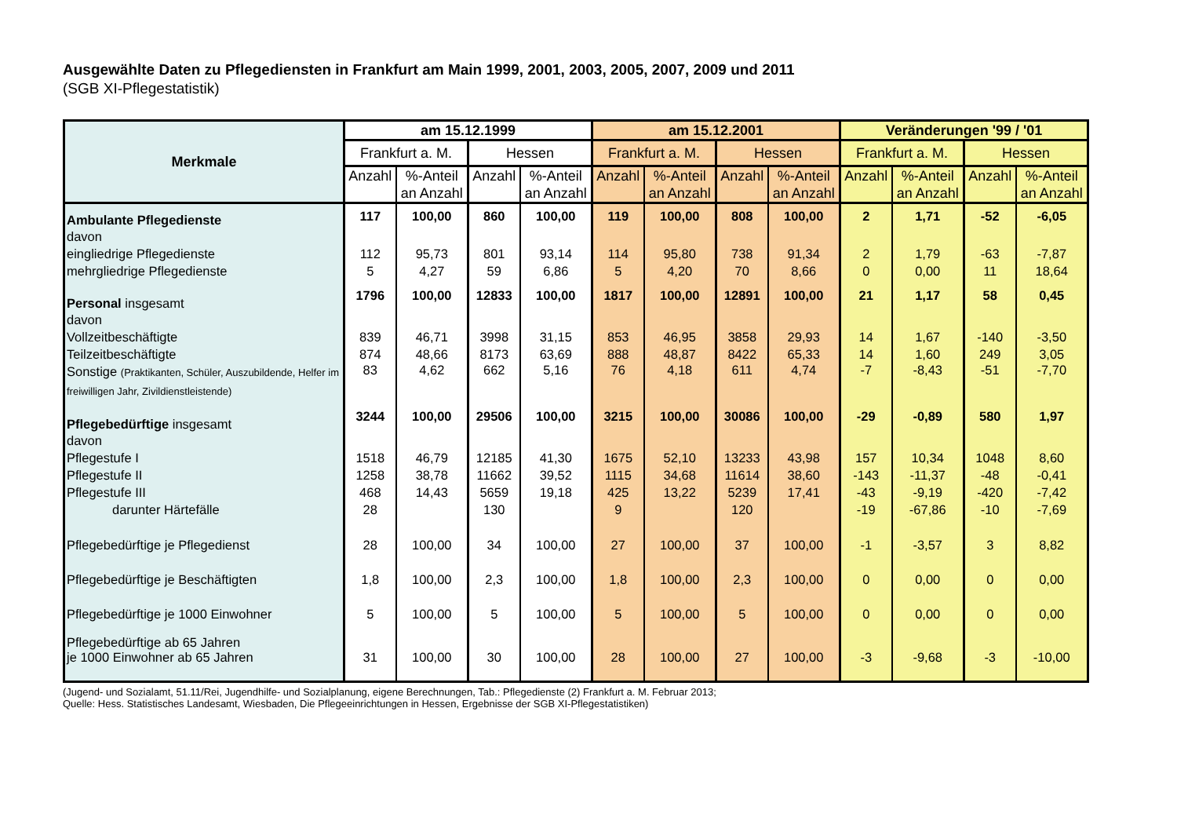Ausgewählte Daten zu Pflegediensten in Frankfurt am Main 1999, 2001, 2003, 2005, 2007, 2009 und 2011
(SGB XI-Pflegestatistik)
| Merkmale | am 15.12.1999 | | | | am 15.12.2001 | | | | Veränderungen '99 / '01 | | | |
| --- | --- | --- | --- | --- | --- | --- | --- | --- | --- | --- | --- | --- |
| | Frankfurt a. M. | | Hessen | | Frankfurt a. M. | | Hessen | | Frankfurt a. M. | | Hessen | |
| | Anzahl | %-Anteil | Anzahl | %-Anteil | Anzahl | %-Anteil | Anzahl | %-Anteil | Anzahl | %-Anteil | Anzahl | %-Anteil |
| | | an Anzahl | | an Anzahl | | an Anzahl | | an Anzahl | | an Anzahl | | an Anzahl |
| Ambulante Pflegedienste | 117 | 100,00 | 860 | 100,00 | 119 | 100,00 | 808 | 100,00 | 2 | 1,71 | -52 | -6,05 |
| davon | | | | | | | | | | | | |
| eingliedrige Pflegedienste | 112 | 95,73 | 801 | 93,14 | 114 | 95,80 | 738 | 91,34 | 2 | 1,79 | -63 | -7,87 |
| mehrgliedrige Pflegedienste | 5 | 4,27 | 59 | 6,86 | 5 | 4,20 | 70 | 8,66 | 0 | 0,00 | 11 | 18,64 |
| Personal insgesamt | 1796 | 100,00 | 12833 | 100,00 | 1817 | 100,00 | 12891 | 100,00 | 21 | 1,17 | 58 | 0,45 |
| davon | | | | | | | | | | | | |
| Vollzeitbeschäftigte | 839 | 46,71 | 3998 | 31,15 | 853 | 46,95 | 3858 | 29,93 | 14 | 1,67 | -140 | -3,50 |
| Teilzeitbeschäftigte | 874 | 48,66 | 8173 | 63,69 | 888 | 48,87 | 8422 | 65,33 | 14 | 1,60 | 249 | 3,05 |
| Sonstige (Praktikanten, Schüler, Auszubildende, Helfer im freiwilligen Jahr, Zivildienstleistende) | 83 | 4,62 | 662 | 5,16 | 76 | 4,18 | 611 | 4,74 | -7 | -8,43 | -51 | -7,70 |
| Pflegebedürftige insgesamt | 3244 | 100,00 | 29506 | 100,00 | 3215 | 100,00 | 30086 | 100,00 | -29 | -0,89 | 580 | 1,97 |
| davon | | | | | | | | | | | | |
| Pflegestufe I | 1518 | 46,79 | 12185 | 41,30 | 1675 | 52,10 | 13233 | 43,98 | 157 | 10,34 | 1048 | 8,60 |
| Pflegestufe II | 1258 | 38,78 | 11662 | 39,52 | 1115 | 34,68 | 11614 | 38,60 | -143 | -11,37 | -48 | -0,41 |
| Pflegestufe III | 468 | 14,43 | 5659 | 19,18 | 425 | 13,22 | 5239 | 17,41 | -43 | -9,19 | -420 | -7,42 |
| darunter Härtefälle | 28 | | 130 | | 9 | | 120 | | -19 | -67,86 | -10 | -7,69 |
| Pflegebedürftige je Pflegedienst | 28 | 100,00 | 34 | 100,00 | 27 | 100,00 | 37 | 100,00 | -1 | -3,57 | 3 | 8,82 |
| Pflegebedürftige je Beschäftigten | 1,8 | 100,00 | 2,3 | 100,00 | 1,8 | 100,00 | 2,3 | 100,00 | 0 | 0,00 | 0 | 0,00 |
| Pflegebedürftige je 1000 Einwohner | 5 | 100,00 | 5 | 100,00 | 5 | 100,00 | 5 | 100,00 | 0 | 0,00 | 0 | 0,00 |
| Pflegebedürftige ab 65 Jahren je 1000 Einwohner ab 65 Jahren | 31 | 100,00 | 30 | 100,00 | 28 | 100,00 | 27 | 100,00 | -3 | -9,68 | -3 | -10,00 |
(Jugend- und Sozialamt, 51.11/Rei, Jugendhilfe- und Sozialplanung, eigene Berechnungen, Tab.: Pflegedienste (2) Frankfurt a. M. Februar 2013;
Quelle: Hess. Statistisches Landesamt, Wiesbaden, Die Pflegeeinrichtungen in Hessen, Ergebnisse der SGB XI-Pflegestatistiken)